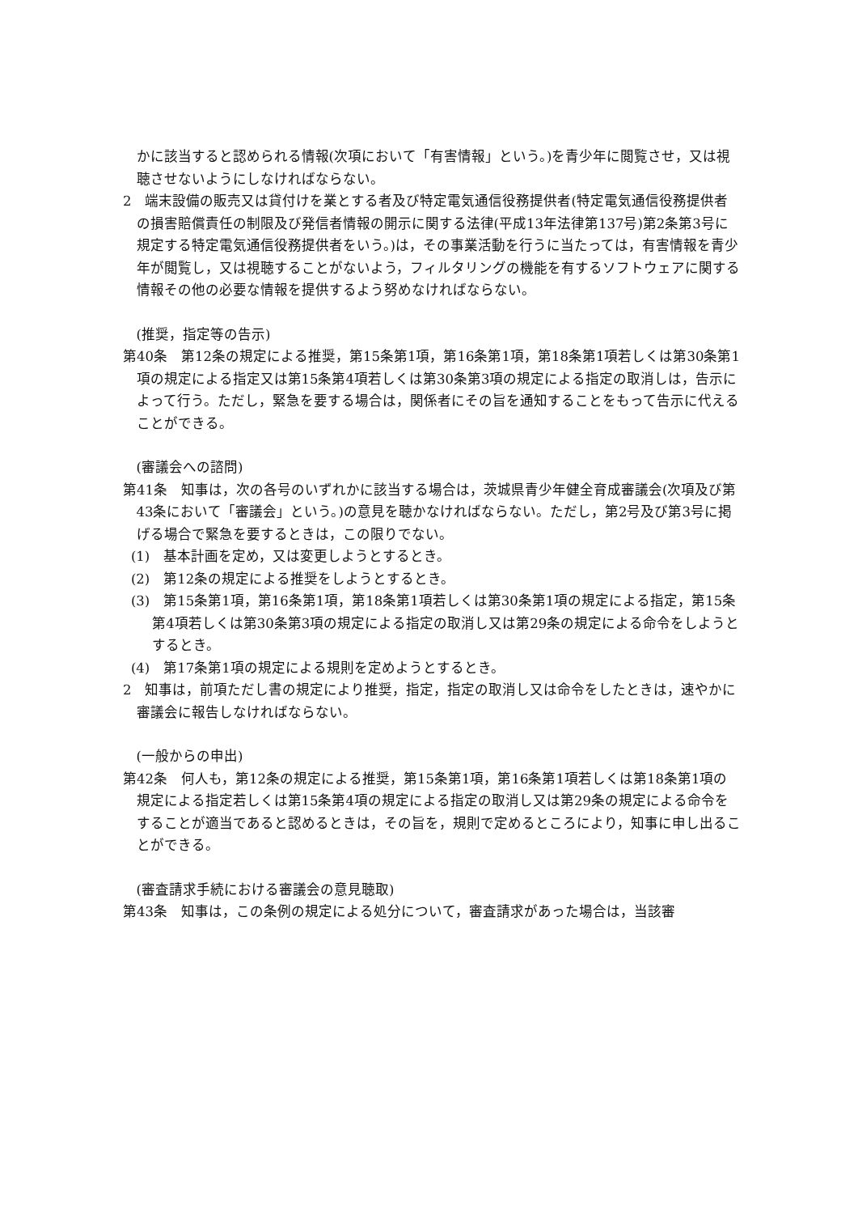かに該当すると認められる情報(次項において「有害情報」という。)を青少年に閲覧させ，又は視聴させないようにしなければならない。
2　端末設備の販売又は貸付けを業とする者及び特定電気通信役務提供者(特定電気通信役務提供者の損害賠償責任の制限及び発信者情報の開示に関する法律(平成13年法律第137号)第2条第3号に規定する特定電気通信役務提供者をいう。)は，その事業活動を行うに当たっては，有害情報を青少年が閲覧し，又は視聴することがないよう，フィルタリングの機能を有するソフトウェアに関する情報その他の必要な情報を提供するよう努めなければならない。
(推奨，指定等の告示)
第40条　第12条の規定による推奨，第15条第1項，第16条第1項，第18条第1項若しくは第30条第1項の規定による指定又は第15条第4項若しくは第30条第3項の規定による指定の取消しは，告示によって行う。ただし，緊急を要する場合は，関係者にその旨を通知することをもって告示に代えることができる。
(審議会への諮問)
第41条　知事は，次の各号のいずれかに該当する場合は，茨城県青少年健全育成審議会(次項及び第43条において「審議会」という。)の意見を聴かなければならない。ただし，第2号及び第3号に掲げる場合で緊急を要するときは，この限りでない。
(1)　基本計画を定め，又は変更しようとするとき。
(2)　第12条の規定による推奨をしようとするとき。
(3)　第15条第1項，第16条第1項，第18条第1項若しくは第30条第1項の規定による指定，第15条第4項若しくは第30条第3項の規定による指定の取消し又は第29条の規定による命令をしようとするとき。
(4)　第17条第1項の規定による規則を定めようとするとき。
2　知事は，前項ただし書の規定により推奨，指定，指定の取消し又は命令をしたときは，速やかに審議会に報告しなければならない。
(一般からの申出)
第42条　何人も，第12条の規定による推奨，第15条第1項，第16条第1項若しくは第18条第1項の規定による指定若しくは第15条第4項の規定による指定の取消し又は第29条の規定による命令をすることが適当であると認めるときは，その旨を，規則で定めるところにより，知事に申し出ることができる。
(審査請求手続における審議会の意見聴取)
第43条　知事は，この条例の規定による処分について，審査請求があった場合は，当該審